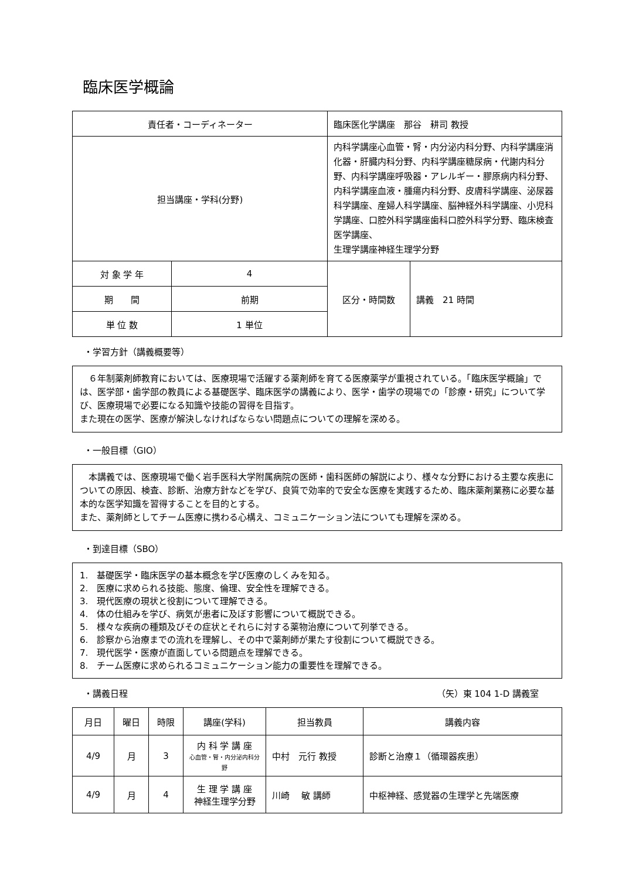臨床医学概論
| 責任者・コーディネーター | | 臨床医化学講座 那谷 耕司 教授 | |
| 担当講座・学科(分野) | | 内科学講座心血管・腎・内分泌内科分野、内科学講座消化器・肝臓内科分野、内科学講座糖尿病・代謝内科分野、内科学講座呼吸器・アレルギー・膠原病内科分野、内科学講座血液・腫瘍内科分野、皮膚科学講座、泌尿器科学講座、産婦人科学講座、脳神経外科学講座、小児科学講座、口腔外科学講座歯科口腔外科学分野、臨床検査医学講座、 生理学講座神経生理学分野 | |
| 対 象 学 年 | 4 | 区分・時間数 | 講義 21 時間 |
| 期 間 | 前期 | | |
| 単 位 数 | 1 単位 | | |
・学習方針（講義概要等）
　６年制薬剤師教育においては、医療現場で活躍する薬剤師を育てる医療薬学が重視されている。「臨床医学概論」では、医学部・歯学部の教員による基礎医学、臨床医学の講義により、医学・歯学の現場での「診療・研究」について学び、医療現場で必要になる知識や技能の習得を目指す。
また現在の医学、医療が解決しなければならない問題点についての理解を深める。
・一般目標（GIO）
　本講義では、医療現場で働く岩手医科大学附属病院の医師・歯科医師の解説により、様々な分野における主要な疾患についての原因、検査、診断、治療方針などを学び、良質で効率的で安全な医療を実践するため、臨床薬剤業務に必要な基本的な医学知識を習得することを目的とする。
また、薬剤師としてチーム医療に携わる心構え、コミュニケーション法についても理解を深める。
・到達目標（SBO）
1.　基礎医学・臨床医学の基本概念を学び医療のしくみを知る。
2.　医療に求められる技能、態度、倫理、安全性を理解できる。
3.　現代医療の現状と役割について理解できる。
4.　体の仕組みを学び、病気が患者に及ぼす影響について概説できる。
5.　様々な疾病の種類及びその症状とそれらに対する薬物治療について列挙できる。
6.　診察から治療までの流れを理解し、その中で薬剤師が果たす役割について概説できる。
7.　現代医学・医療が直面している問題点を理解できる。
8.　チーム医療に求められるコミュニケーション能力の重要性を理解できる。
・講義日程 （矢）東 104 1-D 講義室
| 月日 | 曜日 | 時限 | 講座(学科) | 担当教員 | 講義内容 |
| --- | --- | --- | --- | --- | --- |
| 4/9 | 月 | 3 | 内 科 学 講 座 心血管・腎・内分泌内科分野 | 中村 元行 教授 | 診断と治療１（循環器疾患） |
| 4/9 | 月 | 4 | 生 理 学 講 座 神経生理学分野 | 川崎 敏 講師 | 中枢神経、感覚器の生理学と先端医療 |